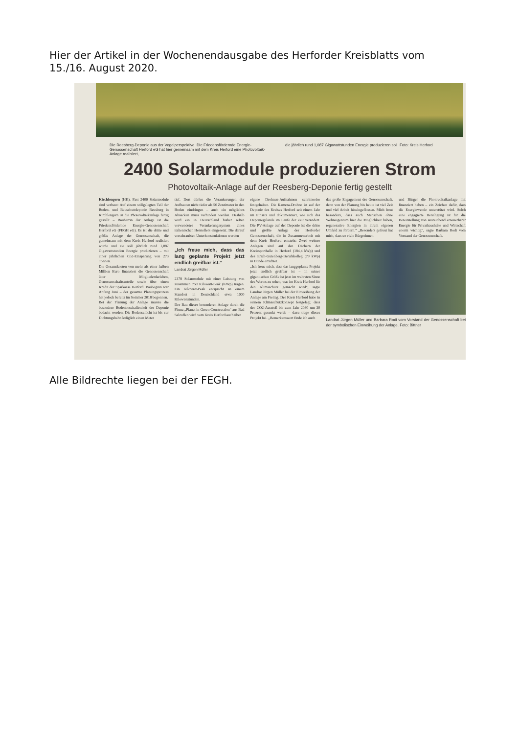Hier der Artikel in der Wochenendausgabe des Herforder Kreisblatts vom 15./16. August 2020.
Die Reesberg-Deponie aus der Vogelperspektive. Die Friedensfördernde Energie-Genossenschaft Herford eG hat hier gemeinsam mit dem Kreis Herford eine Photovoltaik-Anlage realisiert,
die jährlich rund 1,087 Gigawattstunden Energie produzieren soll. Foto: Kreis Herford
2400 Solarmodule produzieren Strom
Photovoltaik-Anlage auf der Reesberg-Deponie fertig gestellt
Kirchlengern (HK). Fast 2400 Solarmodule sind verbaut: Auf einem stillgelegten Teil der Boden- und Bauschuttdeponie Reesberg in Kirchlengern ist die Photovoltaikanlage fertig gestellt – Bauherrin der Anlage ist die Friedensfördernde Energie-Genossenschaft Herford eG (FEGH eG). Es ist die dritte und größte Anlage der Genossenschaft, die gemeinsam mit dem Kreis Herford realisiert wurde und sie soll jährlich rund 1,087 Gigawattstunden Energie produzieren – mit einer jährlichen Co2-Einsparung von 273 Tonnen.
Die Gesamtkosten von mehr als einer halben Million Euro finanziert die Genossenschaft über Mitgliederdarlehen, Genossenschaftsanteile sowie über einen Kredit der Sparkasse Herford. Baubeginn war Anfang Juni – der gesamte Planungsprozess hat jedoch bereits im Sommer 2018 begonnen.
Bei der Planung der Anlage musste die besondere Bodenbeschaffenheit der Deponie bedacht werden. Die Bodenschicht ist bis zur Dichtungsbahn lediglich einen Meter
tief. Dort dürfen die Verankerungen der Aufbauten nicht tiefer als 50 Zentimeter in den Boden eindringen – auch ein mögliches Absacken muss verhindert werden. Deshalb wird ein in Deutschland bisher selten verwendetes Verankerungssystem eines italienischen Herstellers eingesetzt. Die darauf verschraubten Unterkonstruktionen werden
„Ich freue mich, dass das lang geplante Projekt jetzt endlich greifbar ist.“
Landrat Jürgen Müller
2378 Solarmodule mit einer Leistung von zusammen 750 Kilowatt-Peak (KWp) tragen. Ein Kilowatt-Peak entspricht an einem Standort in Deutschland etwa 1000 Kilowattstunden.
Der Bau dieser besonderen Anlage durch die Firma „Planet in Green Construction“ aus Bad Salzuflen wird vom Kreis Herford auch über
eigene Drohnen-Aufnahmen schrittweise festgehalten. Die Kamera-Drohne ist auf der Deponie des Kreises Herford seit einem Jahr im Einsatz und dokumentiert, wie sich das Deponiegelände im Laufe der Zeit verändert. Die PV-Anlage auf der Deponie ist die dritte und größte Anlage der Herforder Genossenschaft, die in Zusammenarbeit mit dem Kreis Herford entsteht: Zwei weitere Anlagen sind auf den Dächern der Kreissporthalle in Herford (184,4 kWp) und des Erich-Gutenberg-Berufskolleg (79 kWp) in Bünde errichtet.
„Ich freue mich, dass das langgeplante Projekt jetzt endlich greifbar ist – in seiner gigantischen Größe ist jetzt im wahrsten Sinne des Wortes zu sehen, was im Kreis Herford für den Klimaschutz gemacht wird“, sagte Landrat Jürgen Müller bei der Einweihung der Anlage am Freitag. Der Kreis Herford habe in seinem Klimaschutzkonzept festgelegt, dass der CO2-Ausstoß bis zum Jahr 2030 um 30 Prozent gesenkt werde – dazu trage dieses Projekt bei. „Bemerkenswert finde ich auch
das große Engagement der Genossenschaft, denn von der Planung bis heute ist viel Zeit und viel Arbeit hineingeflossen. Mich freut besonders, dass auch Menschen ohne Wohneigentum hier die Möglichkeit haben, regenerative Energien in ihrem eigenen Umfeld zu fördern.“ „Besonders gefreut hat mich, dass so viele Bürgerinnen
und Bürger die Photovoltaikanlage mit finanziert haben – ein Zeichen dafür, dass die Energiewende unterstützt wird. Solch eine engagierte Beteiligung ist für die Bereitstellung von ausreichend erneuerbarer Energie für Privathaushalte und Wirtschaft enorm wichtig“, sagte Barbara Rodi vom Vorstand der Genossenschaft.
Landrat Jürgen Müller und Barbara Rodi vom Vorstand der Genossenschaft bei der symbolischen Einweihung der Anlage. Foto: Bittner
Alle Bildrechte liegen bei der FEGH.